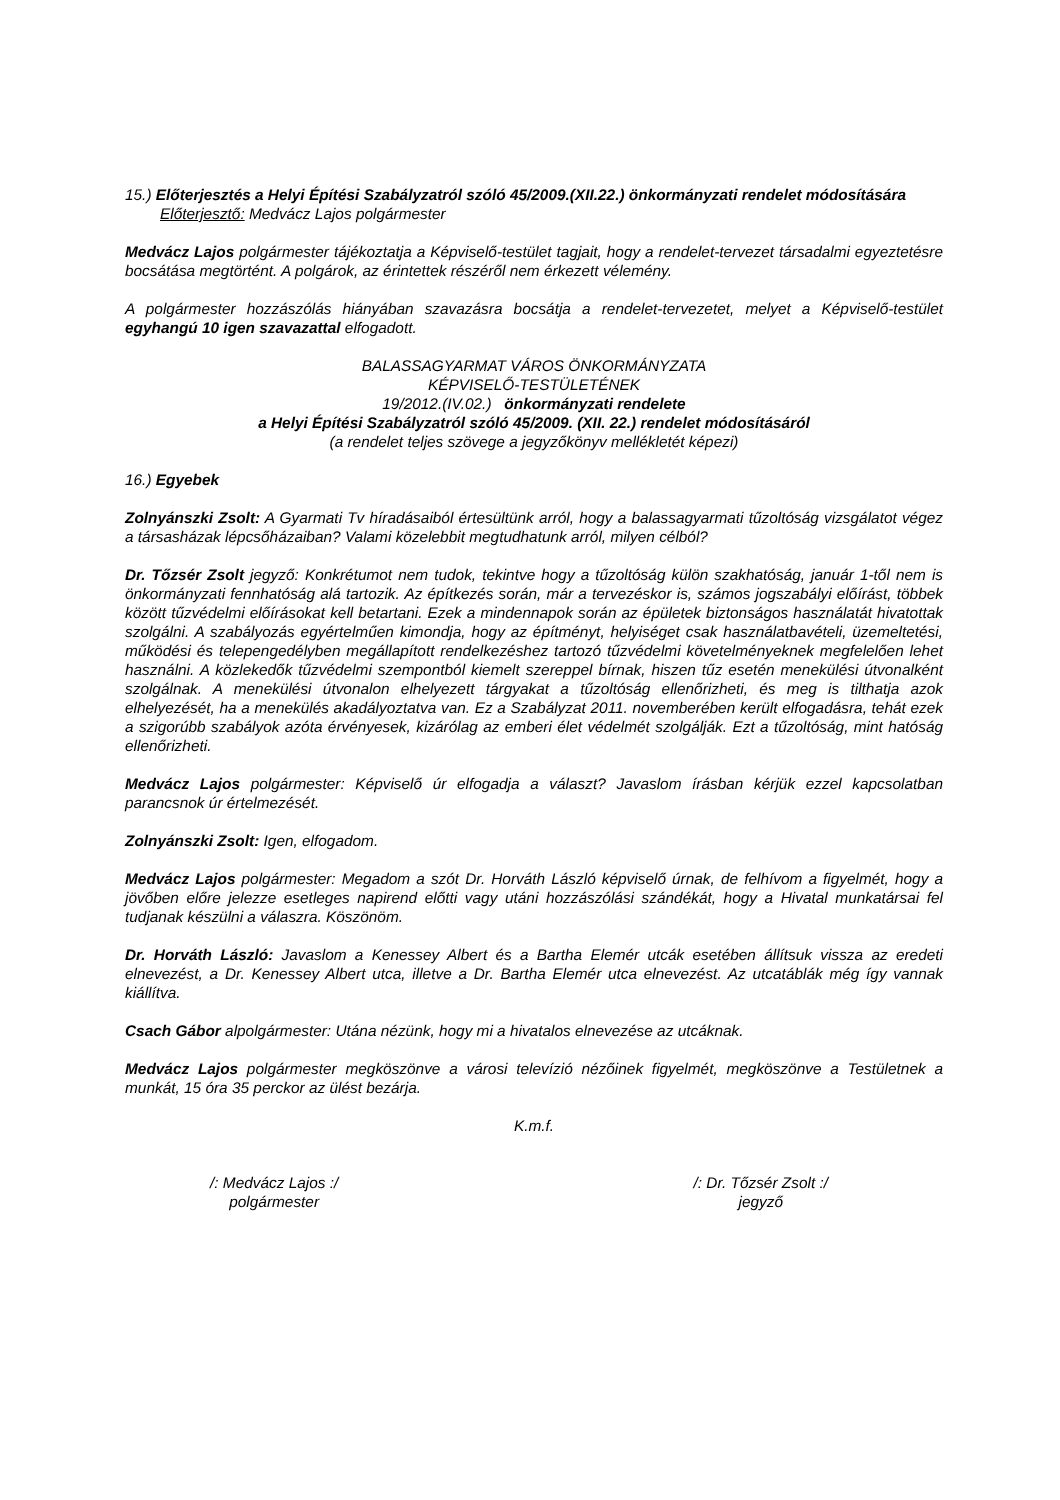15.) Előterjesztés a Helyi Építési Szabályzatról szóló 45/2009.(XII.22.) önkormányzati rendelet módosítására
Előterjesztő: Medvácz Lajos polgármester
Medvácz Lajos polgármester tájékoztatja a Képviselő-testület tagjait, hogy a rendelet-tervezet társadalmi egyeztetésre bocsátása megtörtént. A polgárok, az érintettek részéről nem érkezett vélemény.
A polgármester hozzászólás hiányában szavazásra bocsátja a rendelet-tervezetet, melyet a Képviselő-testület egyhangú 10 igen szavazattal elfogadott.
BALASSAGYARMAT VÁROS ÖNKORMÁNYZATA
KÉPVISELŐ-TESTÜLETÉNEK
19/2012.(IV.02.) önkormányzati rendelete
a Helyi Építési Szabályzatról szóló 45/2009. (XII. 22.) rendelet módosításáról
(a rendelet teljes szövege a jegyzőkönyv mellékletét képezi)
16.) Egyebek
Zolnyánszki Zsolt: A Gyarmati Tv híradásaiból értesültünk arról, hogy a balassagyarmati tűzoltóság vizsgálatot végez a társasházak lépcsőházaiban? Valami közelebbit megtudhatunk arról, milyen célból?
Dr. Tőzsér Zsolt jegyző: Konkrétumot nem tudok, tekintve hogy a tűzoltóság külön szakhatóság, január 1-től nem is önkormányzati fennhatóság alá tartozik. Az építkezés során, már a tervezéskor is, számos jogszabályi előírást, többek között tűzvédelmi előírásokat kell betartani. Ezek a mindennapok során az épületek biztonságos használatát hivatottak szolgálni. A szabályozás egyértelműen kimondja, hogy az építményt, helyiséget csak használatbavételi, üzemeltetési, működési és telepengedélyben megállapított rendelkezéshez tartozó tűzvédelmi követelményeknek megfelelően lehet használni. A közlekedők tűzvédelmi szempontból kiemelt szereppel bírnak, hiszen tűz esetén menekülési útvonalként szolgálnak. A menekülési útvonalon elhelyezett tárgyakat a tűzoltóság ellenőrizheti, és meg is tilthatja azok elhelyezését, ha a menekülés akadályoztatva van. Ez a Szabályzat 2011. novemberében került elfogadásra, tehát ezek a szigorúbb szabályok azóta érvényesek, kizárólag az emberi élet védelmét szolgálják. Ezt a tűzoltóság, mint hatóság ellenőrizheti.
Medvácz Lajos polgármester: Képviselő úr elfogadja a választ? Javaslom írásban kérjük ezzel kapcsolatban parancsnok úr értelmezését.
Zolnyánszki Zsolt: Igen, elfogadom.
Medvácz Lajos polgármester: Megadom a szót Dr. Horváth László képviselő úrnak, de felhívom a figyelmét, hogy a jövőben előre jelezze esetleges napirend előtti vagy utáni hozzászólási szándékát, hogy a Hivatal munkatársai fel tudjanak készülni a válaszra. Köszönöm.
Dr. Horváth László: Javaslom a Kenessey Albert és a Bartha Elemér utcák esetében állítsuk vissza az eredeti elnevezést, a Dr. Kenessey Albert utca, illetve a Dr. Bartha Elemér utca elnevezést. Az utcatáblák még így vannak kiállítva.
Csach Gábor alpolgármester: Utána nézünk, hogy mi a hivatalos elnevezése az utcáknak.
Medvácz Lajos polgármester megköszönve a városi televízió nézőinek figyelmét, megköszönve a Testületnek a munkát, 15 óra 35 perckor az ülést bezárja.
K.m.f.
/: Medvácz Lajos :/
polgármester
/: Dr. Tőzsér Zsolt :/
jegyző